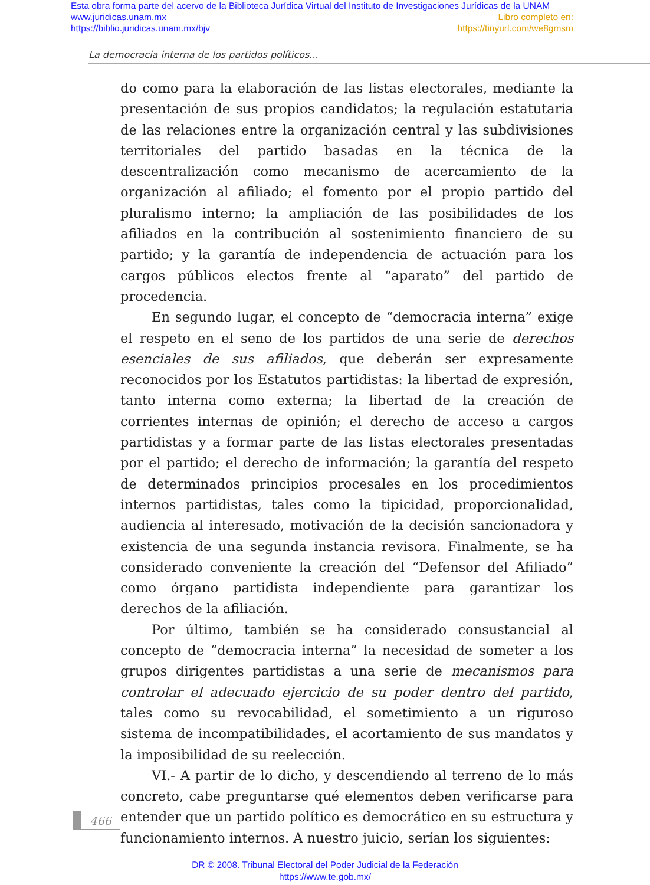Esta obra forma parte del acervo de la Biblioteca Jurídica Virtual del Instituto de Investigaciones Jurídicas de la UNAM
www.juridicas.unam.mx
https://biblio.juridicas.unam.mx/bjv
Libro completo en:
https://tinyurl.com/we8gmsm
La democracia interna de los partidos políticos...
do como para la elaboración de las listas electorales, mediante la presentación de sus propios candidatos; la regulación estatutaria de las relaciones entre la organización central y las subdivisiones territoriales del partido basadas en la técnica de la descentralización como mecanismo de acercamiento de la organización al afiliado; el fomento por el propio partido del pluralismo interno; la ampliación de las posibilidades de los afiliados en la contribución al sostenimiento financiero de su partido; y la garantía de independencia de actuación para los cargos públicos electos frente al “aparato” del partido de procedencia.
En segundo lugar, el concepto de “democracia interna” exige el respeto en el seno de los partidos de una serie de derechos esenciales de sus afiliados, que deberán ser expresamente reconocidos por los Estatutos partidistas: la libertad de expresión, tanto interna como externa; la libertad de la creación de corrientes internas de opinión; el derecho de acceso a cargos partidistas y a formar parte de las listas electorales presentadas por el partido; el derecho de información; la garantía del respeto de determinados principios procesales en los procedimientos internos partidistas, tales como la tipicidad, proporcionalidad, audiencia al interesado, motivación de la decisión sancionadora y existencia de una segunda instancia revisora. Finalmente, se ha considerado conveniente la creación del “Defensor del Afiliado” como órgano partidista independiente para garantizar los derechos de la afiliación.
Por último, también se ha considerado consustancial al concepto de “democracia interna” la necesidad de someter a los grupos dirigentes partidistas a una serie de mecanismos para controlar el adecuado ejercicio de su poder dentro del partido, tales como su revocabilidad, el sometimiento a un riguroso sistema de incompatibilidades, el acortamiento de sus mandatos y la imposibilidad de su reelección.
VI.- A partir de lo dicho, y descendiendo al terreno de lo más concreto, cabe preguntarse qué elementos deben verificarse para entender que un partido político es democrático en su estructura y funcionamiento internos. A nuestro juicio, serían los siguientes:
466
DR © 2008. Tribunal Electoral del Poder Judicial de la Federación
https://www.te.gob.mx/